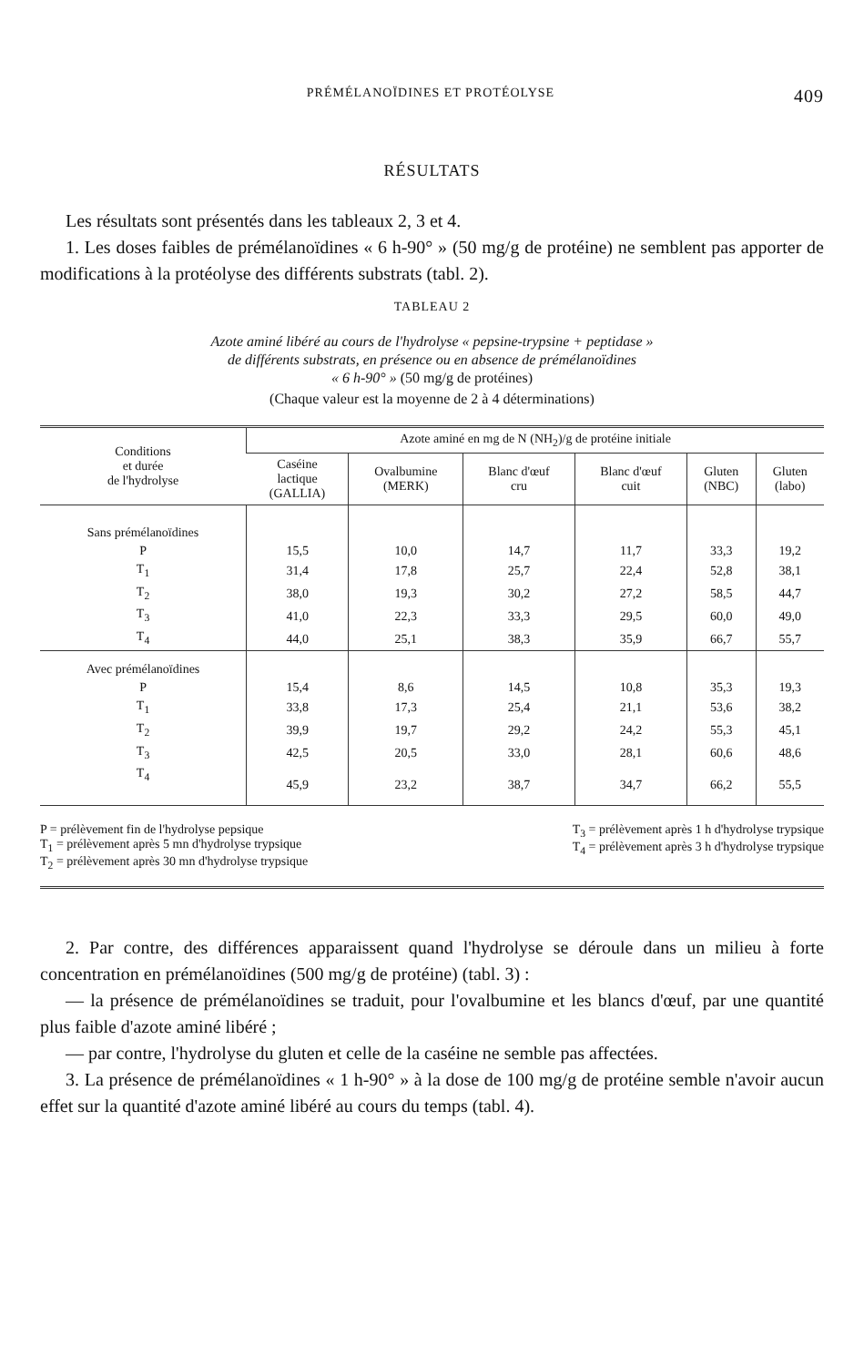PRÉMÉLANOÏDINES ET PROTÉOLYSE 409
RÉSULTATS
Les résultats sont présentés dans les tableaux 2, 3 et 4.
1. Les doses faibles de prémélanoïdines « 6 h-90° » (50 mg/g de protéine) ne semblent pas apporter de modifications à la protéolyse des différents substrats (tabl. 2).
TABLEAU 2
Azote aminé libéré au cours de l'hydrolyse « pepsine-trypsine + peptidase »
de différents substrats, en présence ou en absence de prémélanoïdines
« 6 h-90° » (50 mg/g de protéines)
(Chaque valeur est la moyenne de 2 à 4 déterminations)
| Conditions et durée de l'hydrolyse | Azote aminé en mg de N (NH<sub>2</sub>)/g de protéine initiale | | | | | |
| --- | --- | --- | --- | --- | --- | --- |
| | Caséine lactique (GALLIA) | Ovalbumine (MERK) | Blanc d'œuf cru | Blanc d'œuf cuit | Gluten (NBC) | Gluten (labo) |
| Sans prémélanoïdines | | | | | | |
| P | 15,5 | 10,0 | 14,7 | 11,7 | 33,3 | 19,2 |
| T<sub>1</sub> | 31,4 | 17,8 | 25,7 | 22,4 | 52,8 | 38,1 |
| T<sub>2</sub> | 38,0 | 19,3 | 30,2 | 27,2 | 58,5 | 44,7 |
| T<sub>3</sub> | 41,0 | 22,3 | 33,3 | 29,5 | 60,0 | 49,0 |
| T<sub>4</sub> | 44,0 | 25,1 | 38,3 | 35,9 | 66,7 | 55,7 |
| Avec prémélanoïdines | | | | | | |
| P | 15,4 | 8,6 | 14,5 | 10,8 | 35,3 | 19,3 |
| T<sub>1</sub> | 33,8 | 17,3 | 25,4 | 21,1 | 53,6 | 38,2 |
| T<sub>2</sub> | 39,9 | 19,7 | 29,2 | 24,2 | 55,3 | 45,1 |
| T<sub>3</sub> | 42,5 | 20,5 | 33,0 | 28,1 | 60,6 | 48,6 |
| T<sub>4</sub> | 45,9 | 23,2 | 38,7 | 34,7 | 66,2 | 55,5 |
P = prélèvement fin de l'hydrolyse pepsique
T<sub>1</sub> = prélèvement après 5 mn d'hydrolyse trypsique
T<sub>2</sub> = prélèvement après 30 mn d'hydrolyse trypsique
T<sub>3</sub> = prélèvement après 1 h d'hydrolyse trypsique
T<sub>4</sub> = prélèvement après 3 h d'hydrolyse trypsique
2. Par contre, des différences apparaissent quand l'hydrolyse se déroule dans un milieu à forte concentration en prémélanoïdines (500 mg/g de protéine) (tabl. 3) :
— la présence de prémélanoïdines se traduit, pour l'ovalbumine et les blancs d'œuf, par une quantité plus faible d'azote aminé libéré ;
— par contre, l'hydrolyse du gluten et celle de la caséine ne semble pas affectées.
3. La présence de prémélanoïdines « 1 h-90° » à la dose de 100 mg/g de protéine semble n'avoir aucun effet sur la quantité d'azote aminé libéré au cours du temps (tabl. 4).